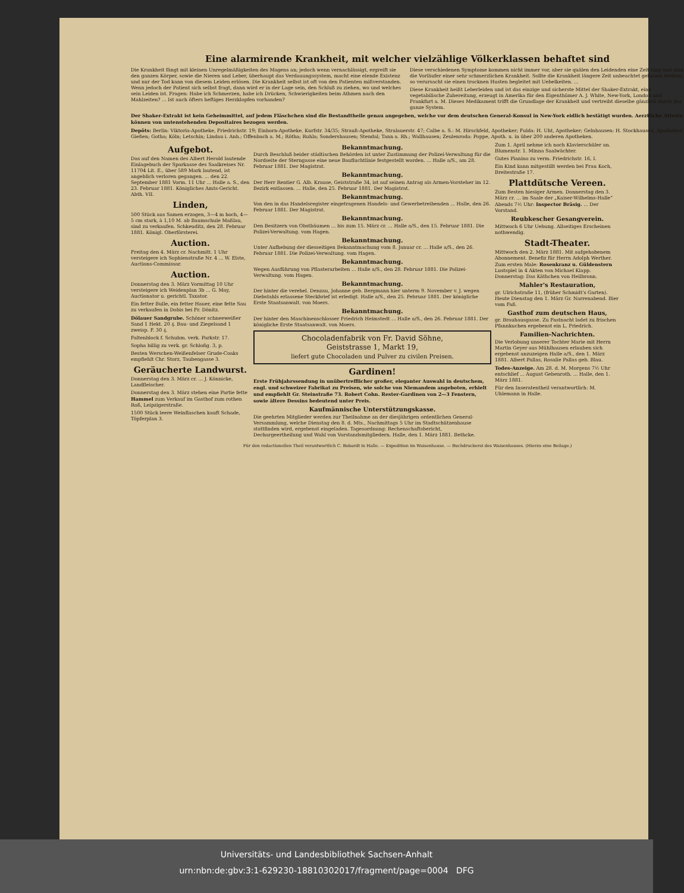Eine alarmirende Krankheit, mit welcher vielzählige Völkerklassen behaftet sind
Die Krankheit fängt mit kleinen Unregelmäßigkeiten des Magens an; jedoch wenn vernachlässigt, ergreift sie den ganzen Körper, sowie die Nieren und Leber, überhaupt das Verdauungssystem, macht eine elende Existenz und nur der Tod kann von diesem Leiden erlösen. Die Krankheit selbst ist oft von den Patienten mißverstanden. Wenn jedoch der Patient sich selbst fragt, dann wird er in der Lage sein, den Schluß zu ziehen, wo und welches sein Leiden ist. Fragen: Habe ich Schmerzen, habe ich Drücken, Schwierigkeiten beim Athmen nach den Mahlzeiten? ... Ist auch öfters heftiges Herzklopfen vorhanden?
Diese verschiedenen Symptome kommen nicht immer vor, aber sie quälen den Leidenden eine Zeit lang und sind die Vorläufer einer sehr schmerzlichen Krankheit. Sollte die Krankheit längere Zeit unbeachtet gelassen bleiben, so verursacht sie einen trocknen Husten begleitet mit Uebelkeiten. ...
Diese Krankheit heißt Leberleiden und ist das einzige und sicherste Mittel der Shaker-Extrakt, eine vegetabilische Zubereitung, erzeugt in Amerika für den Eigenthümer A. J. White, New-York, London und Frankfurt a. M. Dieses Medikament trifft die Grundlage der Krankheit und vertreibt dieselbe gänzlich durch das ganze System.
Der Shaker-Extrakt ist kein Geheimmittel, auf jedem Fläschchen sind die Bestandtheile genau angegeben, welche vor dem deutschen General-Konsul in New-York eidlich bestätigt wurden. Aerztliche Atteste können von untenstehenden Depositaires bezogen werden.
Depôts: Berlin: Viktoria-Apotheke, Friedrichstr. 19; Einhorn-Apotheke, Kurfstr. 34/35; Strauß-Apotheke, Stralauerstr. 47; Calbe a. S.: M. Hirschfeld, Apotheker; Fulda: H. Uht, Apotheker; Gelnhausen: H. Stockhausen, Apotheker; Gießen; Gotha; Köln; Letschin; Lindau i. Anh.; Offenbach a. M.; Rötha; Ruhla; Sondershausen; Stendal; Tann a. Rh.; Wallhausen; Zeulenroda: Poppe, Apoth. u. in über 200 anderen Apotheken.
Aufgebot.
Das auf den Namen des Albert Herold lautende Einlagebuch der Sparkasse des Saalkreises Nr. 11704 Lit. E., über 589 Mark lautend, ist angeblich verloren gegangen. ... den 22. September 1881 Vorm. 11 Uhr ... Halle a. S., den 23. Februar 1881. Königliches Amts-Gericht. Abth. VII.
Linden,
500 Stück aus Samen erzogen, 3—4 m hoch, 4—5 cm stark, à 1,10 M. ab Baumschule Maßlau, sind zu verkaufen. Schkeuditz, den 28. Februar 1881. Königl. Oberförsterei.
Auction.
Freitag den 4. März cr. Nachmitt. 1 Uhr versteigere ich Sophienstraße Nr. 4 ... W. Elste, Auctions-Commissar.
Auction.
Donnerstag den 3. März Vormittag 10 Uhr versteigere ich Weidenplan 3b ... G. May, Auctionator u. gerichtl. Taxator.
Ein fetter Bulle, ein fetter Hauer, eine fette Sau zu verkaufen in Dobis bei Fr. Dönitz.
Dölauer Sandgrube. Schöner schneeweißer Sand 1 Hekt. 20 ₰. Bau- und Ziegelsand 1 zweisp. F. 30 ₰.
Faltenblock f. Schuhm. verk. Parkstr. 17.
Sopha billig zu verk. gr. Schloßg. 3, p.
Besten Werschen-Weißenfelser Grude-Coaks empfiehlt Chr. Storz, Taubengasse 3.
Geräucherte Landwurst.
Donnerstag den 3. März cr. ... J. Könnicke, Landfleischer.
Donnerstag den 3. März stehen eine Partie fette Hammel zum Verkauf im Gasthof zum rothen Roß, Leipzigerstraße.
1500 Stück leere Weinflaschen kauft Schade, Töpferplan 3.
Bekanntmachung.
Durch Beschluß beider städtischen Behörden ist unter Zustimmung der Polizei-Verwaltung für die Nordseite der Sterngasse eine neue Baufluchtlinie festgestellt worden. ... Halle a/S., am 28. Februar 1881. Der Magistrat.
Bekanntmachung.
Der Herr Rentier G. Alb. Krause, Geiststraße 34, ist auf seinen Antrag als Armen-Vorsteher im 12. Bezirk entlassen. ... Halle, den 25. Februar 1881. Der Magistrat.
Bekanntmachung.
Von den in das Handelsregister eingetragenen Handels- und Gewerbetreibenden ... Halle, den 26. Februar 1881. Der Magistrat.
Bekanntmachung.
Den Besitzern von Obstbäumen ... bis zum 15. März cr. ... Halle a/S., den 15. Februar 1881. Die Polizei-Verwaltung. vom Hagen.
Bekanntmachung.
Unter Aufhebung der diesseitigen Bekanntmachung vom 8. Januar cr. ... Halle a/S., den 26. Februar 1881. Die Polizei-Verwaltung. vom Hagen.
Bekanntmachung.
Wegen Ausführung von Pflasterarbeiten ... Halle a/S., den 28. Februar 1881. Die Polizei-Verwaltung. vom Hagen.
Bekanntmachung.
Der hinter die verehel. Denzau, Johanne geb. Bergmann hier unterm 9. November v. J. wegen Diebstahls erlassene Steckbrief ist erledigt. Halle a/S., den 25. Februar 1881. Der königliche Erste Staatsanwalt. von Moers.
Bekanntmachung.
Der hinter den Maschinenschlosser Friedrich Heimstedt ... Halle a/S., den 26. Februar 1881. Der königliche Erste Staatsanwalt. von Moers.
Chocoladenfabrik von Fr. David Söhne,
Geiststrasse 1, Markt 19,
liefert gute Chocoladen und Pulver zu civilen Preisen.
Gardinen!
Erste Frühjahrssendung in unübertrefflicher großer, eleganter Auswahl in deutschem, engl. und schweizer Fabrikat zu Preisen, wie solche von Niemandem angeboten, erhielt und empfiehlt Gr. Steinstraße 73. Robert Cohn. Rester-Gardinen von 2—3 Fenstern, sowie ältere Dessins bedeutend unter Preis.
Kaufmännische Unterstützungskasse.
Die geehrten Mitglieder werden zur Theilnahme an der diesjährigen ordentlichen General-Versammlung, welche Dienstag den 8. d. Mts., Nachmittags 5 Uhr im Stadtschützenhause stattfinden wird, ergebenst eingeladen. Tagesordnung: Rechenschaftsbericht, Dechargeertheilung und Wahl von Vorstandsmitgliedern. Halle, den 1. März 1881. Bethcke.
Zum 1. April nehme ich noch Klavierschüler an. Blumenstr. 1. Minna Saalwächter.
Gutes Pianino zu verm. Friedrichstr. 16, I.
Ein Kind kann mitgestillt werden bei Frau Koch, Breitestraße 17.
Plattdütsche Vereen.
Zum Besten hiesiger Armen. Donnerstag den 3. März cr. ... im Saale der „Kaiser-Wilhelms-Halle“ Abends 7½ Uhr: Inspector Bräsig. ... Der Vorstand.
Reubkescher Gesangverein.
Mittwoch 6 Uhr Uebung. Allseitiges Erscheinen nothwendig.
Stadt-Theater.
Mittwoch den 2. März 1881. Mit aufgehobenem Abonnement. Benefiz für Herrn Adolph Werther. Zum ersten Male: Rosenkranz u. Güldenstern Lustspiel in 4 Akten von Michael Klapp. Donnerstag: Das Käthchen von Heilbronn.
Mahler's Restauration,
gr. Ulrichstraße 11, (früher Schmidt's Garten). Heute Dienstag den 1. März Gr. Narrenabend. Bier vom Faß.
Gasthof zum deutschen Haus,
gr. Brauhausgasse. Zu Fastnacht ladet zu frischen Pfannkuchen ergebenst ein L. Friedrich.
Familien-Nachrichten.
Die Verlobung unserer Tochter Marie mit Herrn Martin Geyer aus Mühlhausen erlauben sich ergebenst anzuzeigen Halle a/S., den 1. März 1881. Albert Pallas, Rosalie Pallas geb. Blau.
Todes-Anzeige. Am 28. d. M. Morgens 7½ Uhr entschlief ... August Gebenroth. ... Halle, den 1. März 1881.
Für den Inseratentheil verantwortlich: M. Uhlemann in Halle.
Für den redactionellen Theil verantwortlich C. Bobardt in Halle. — Expedition im Waisenhause. — Buchdruckerei des Waisenhauses. (Hierzu eine Beilage.)
Universitäts- und Landesbibliothek Sachsen-Anhalt
urn:nbn:de:gbv:3:1-629230-18810302017/fragment/page=0004 DFG